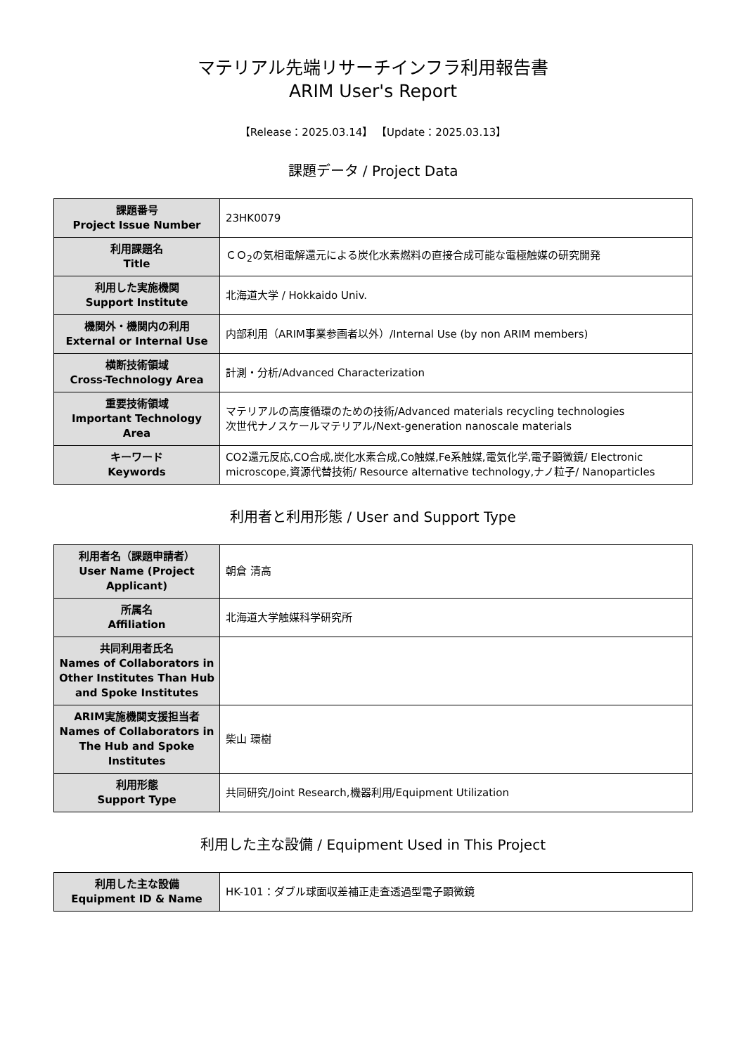マテリアル先端リサーチインフラ利用報告書
ARIM User's Report
【Release：2025.03.14】 【Update：2025.03.13】
課題データ / Project Data
| 課題番号 Project Issue Number | 23HK0079 |
| 利用課題名 Title | ＣＯ<sub>2</sub>の気相電解還元による炭化水素燃料の直接合成可能な電極触媒の研究開発 |
| 利用した実施機関 Support Institute | 北海道大学 / Hokkaido Univ. |
| 機関外・機関内の利用 External or Internal Use | 内部利用（ARIM事業参画者以外）/Internal Use (by non ARIM members) |
| 横断技術領域 Cross-Technology Area | 計測・分析/Advanced Characterization |
| 重要技術領域 Important Technology Area | マテリアルの高度循環のための技術/Advanced materials recycling technologies 次世代ナノスケールマテリアル/Next-generation nanoscale materials |
| キーワード Keywords | CO2還元反応,CO合成,炭化水素合成,Co触媒,Fe系触媒,電気化学,電子顕微鏡/ Electronic microscope,資源代替技術/ Resource alternative technology,ナノ粒子/ Nanoparticles |
利用者と利用形態 / User and Support Type
| 利用者名（課題申請者） User Name (Project Applicant) | 朝倉 清高 |
| 所属名 Affiliation | 北海道大学触媒科学研究所 |
| 共同利用者氏名 Names of Collaborators in Other Institutes Than Hub and Spoke Institutes | |
| ARIM実施機関支援担当者 Names of Collaborators in The Hub and Spoke Institutes | 柴山 環樹 |
| 利用形態 Support Type | 共同研究/Joint Research,機器利用/Equipment Utilization |
利用した主な設備 / Equipment Used in This Project
| 利用した主な設備 Equipment ID & Name | HK-101：ダブル球面収差補正走査透過型電子顕微鏡 |